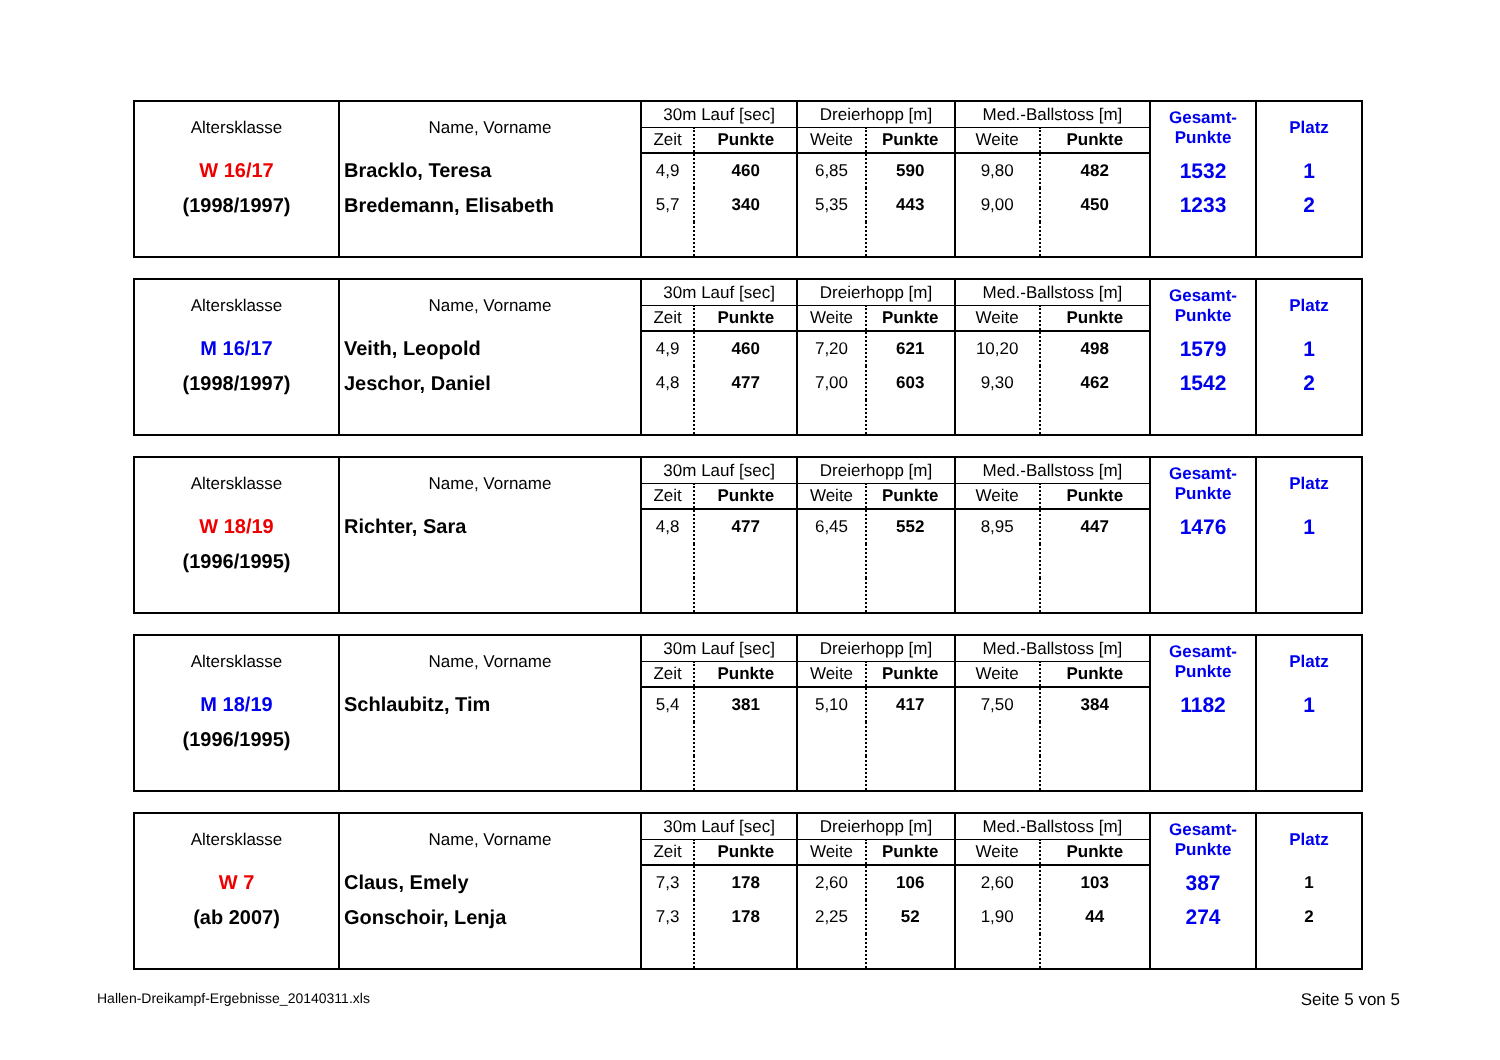| Altersklasse | Name, Vorname | 30m Lauf [sec] | | Dreierhopp [m] | | Med.-Ballstoss [m] | | Gesamt- Punkte | Platz |
| --- | --- | --- | --- | --- | --- | --- | --- | --- | --- |
| | | Zeit | Punkte | Weite | Punkte | Weite | Punkte | | |
| W 16/17 | Bracklo, Teresa | 4,9 | 460 | 6,85 | 590 | 9,80 | 482 | 1532 | 1 |
| (1998/1997) | Bredemann, Elisabeth | 5,7 | 340 | 5,35 | 443 | 9,00 | 450 | 1233 | 2 |
| Altersklasse | Name, Vorname | 30m Lauf [sec] | | Dreierhopp [m] | | Med.-Ballstoss [m] | | Gesamt- Punkte | Platz |
| --- | --- | --- | --- | --- | --- | --- | --- | --- | --- |
| | | Zeit | Punkte | Weite | Punkte | Weite | Punkte | | |
| M 16/17 | Veith, Leopold | 4,9 | 460 | 7,20 | 621 | 10,20 | 498 | 1579 | 1 |
| (1998/1997) | Jeschor, Daniel | 4,8 | 477 | 7,00 | 603 | 9,30 | 462 | 1542 | 2 |
| Altersklasse | Name, Vorname | 30m Lauf [sec] | | Dreierhopp [m] | | Med.-Ballstoss [m] | | Gesamt- Punkte | Platz |
| --- | --- | --- | --- | --- | --- | --- | --- | --- | --- |
| | | Zeit | Punkte | Weite | Punkte | Weite | Punkte | | |
| W 18/19 | Richter, Sara | 4,8 | 477 | 6,45 | 552 | 8,95 | 447 | 1476 | 1 |
| (1996/1995) | | | | | | | | | |
| Altersklasse | Name, Vorname | 30m Lauf [sec] | | Dreierhopp [m] | | Med.-Ballstoss [m] | | Gesamt- Punkte | Platz |
| --- | --- | --- | --- | --- | --- | --- | --- | --- | --- |
| | | Zeit | Punkte | Weite | Punkte | Weite | Punkte | | |
| M 18/19 | Schlaubitz, Tim | 5,4 | 381 | 5,10 | 417 | 7,50 | 384 | 1182 | 1 |
| (1996/1995) | | | | | | | | | |
| Altersklasse | Name, Vorname | 30m Lauf [sec] | | Dreierhopp [m] | | Med.-Ballstoss [m] | | Gesamt- Punkte | Platz |
| --- | --- | --- | --- | --- | --- | --- | --- | --- | --- |
| | | Zeit | Punkte | Weite | Punkte | Weite | Punkte | | |
| W 7 | Claus, Emely | 7,3 | 178 | 2,60 | 106 | 2,60 | 103 | 387 | 1 |
| (ab 2007) | Gonschoir, Lenja | 7,3 | 178 | 2,25 | 52 | 1,90 | 44 | 274 | 2 |
Hallen-Dreikampf-Ergebnisse_20140311.xls Seite 5 von 5